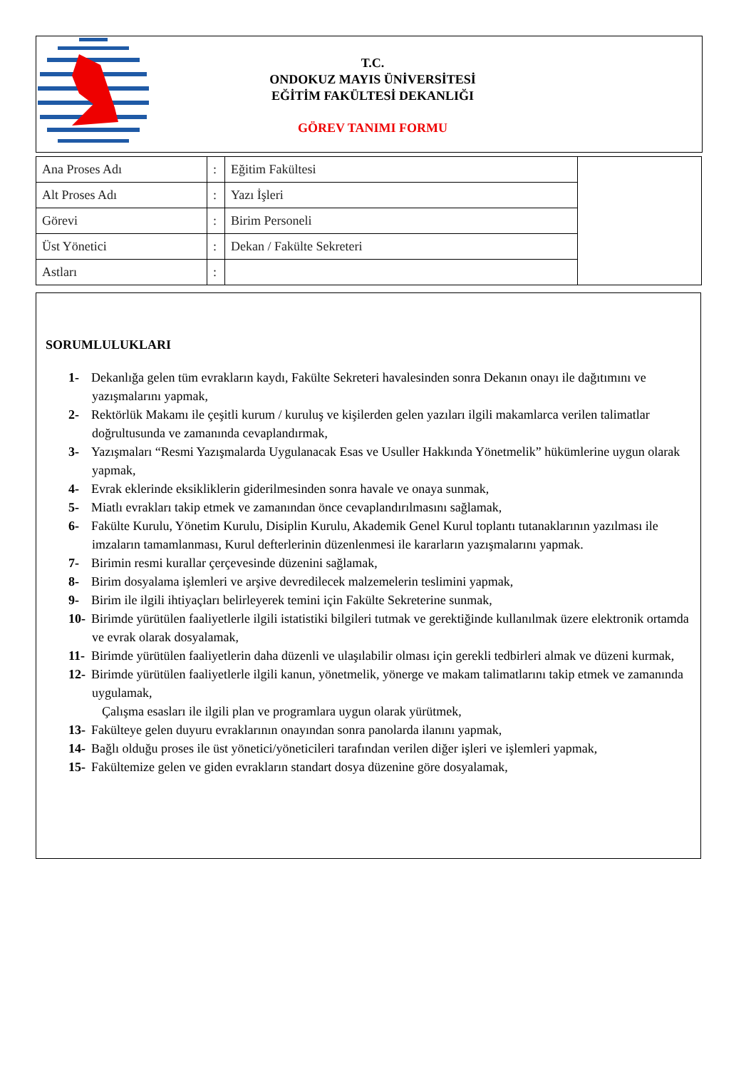T.C.
ONDOKUZ MAYIS ÜNİVERSİTESİ
EĞİTİM FAKÜLTESİ DEKANLIĞI
GÖREV TANIMI FORMU
| Ana Proses Adı | : | Eğitim Fakültesi | |
| Alt Proses Adı | : | Yazı İşleri | |
| Görevi | : | Birim Personeli | |
| Üst Yönetici | : | Dekan / Fakülte Sekreteri | |
| Astları | : | | |
SORUMLULUKLARI
1- Dekanlığa gelen tüm evrakların kaydı, Fakülte Sekreteri havalesinden sonra Dekanın onayı ile dağıtımını ve yazışmalarını yapmak,
2- Rektörlük Makamı ile çeşitli kurum / kuruluş ve kişilerden gelen yazıları ilgili makamlarca verilen talimatlar doğrultusunda ve zamanında cevaplandırmak,
3- Yazışmaları “Resmi Yazışmalarda Uygulanacak Esas ve Usuller Hakkında Yönetmelik” hükümlerine uygun olarak yapmak,
4- Evrak eklerinde eksikliklerin giderilmesinden sonra havale ve onaya sunmak,
5- Miatlı evrakları takip etmek ve zamanından önce cevaplandırılmasını sağlamak,
6- Fakülte Kurulu, Yönetim Kurulu, Disiplin Kurulu, Akademik Genel Kurul toplantı tutanaklarının yazılması ile imzaların tamamlanması, Kurul defterlerinin düzenlenmesi ile kararların yazışmalarını yapmak.
7- Birimin resmi kurallar çerçevesinde düzenini sağlamak,
8- Birim dosyalama işlemleri ve arşive devredilecek malzemelerin teslimini yapmak,
9- Birim ile ilgili ihtiyaçları belirleyerek temini için Fakülte Sekreterine sunmak,
10- Birimde yürütülen faaliyetlerle ilgili istatistiki bilgileri tutmak ve gerektiğinde kullanılmak üzere elektronik ortamda ve evrak olarak dosyalamak,
11- Birimde yürütülen faaliyetlerin daha düzenli ve ulaşılabilir olması için gerekli tedbirleri almak ve düzeni kurmak,
12- Birimde yürütülen faaliyetlerle ilgili kanun, yönetmelik, yönerge ve makam talimatlarını takip etmek ve zamanında uygulamak,
Çalışma esasları ile ilgili plan ve programlara uygun olarak yürütmek,
13- Fakülteye gelen duyuru evraklarının onayından sonra panolarda ilanını yapmak,
14- Bağlı olduğu proses ile üst yönetici/yöneticileri tarafından verilen diğer işleri ve işlemleri yapmak,
15- Fakültemize gelen ve giden evrakların standart dosya düzenine göre dosyalamak,